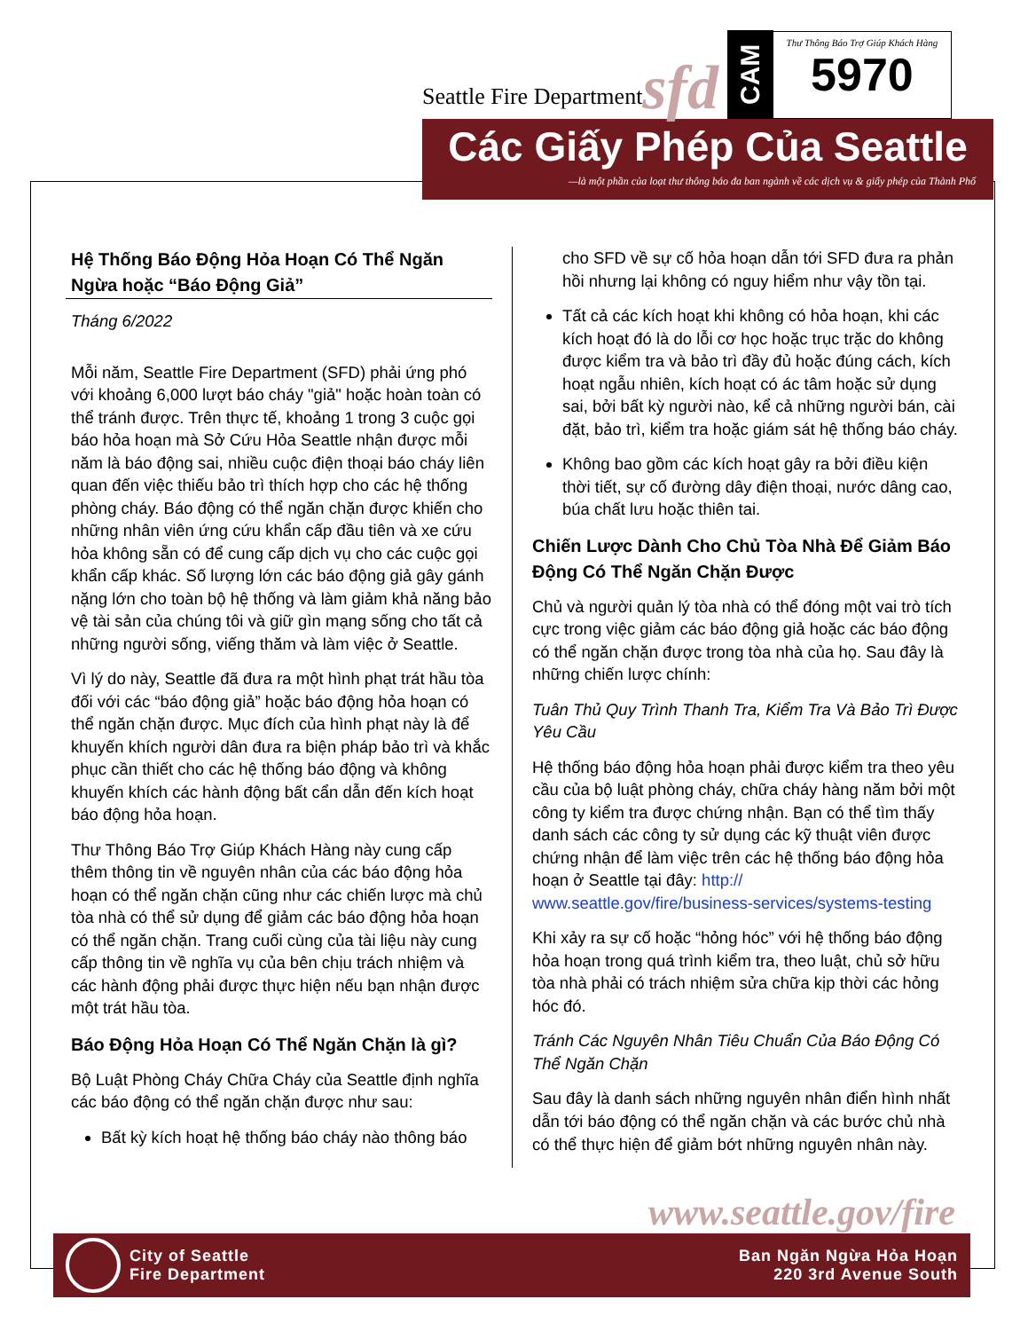Seattle Fire Department sfd
CAM
Thư Thông Báo Trợ Giúp Khách Hàng
5970
Các Giấy Phép Của Seattle
—là một phần của loạt thư thông báo đa ban ngành về các dịch vụ & giấy phép của Thành Phố
Hệ Thống Báo Động Hỏa Hoạn Có Thể Ngăn Ngừa hoặc “Báo Động Giả”
Tháng 6/2022
Mỗi năm, Seattle Fire Department (SFD) phải ứng phó với khoảng 6,000 lượt báo cháy "giả" hoặc hoàn toàn có thể tránh được. Trên thực tế, khoảng 1 trong 3 cuộc gọi báo hỏa hoạn mà Sở Cứu Hỏa Seattle nhận được mỗi năm là báo động sai, nhiều cuộc điện thoại báo cháy liên quan đến việc thiếu bảo trì thích hợp cho các hệ thống phòng cháy. Báo động có thể ngăn chặn được khiến cho những nhân viên ứng cứu khẩn cấp đầu tiên và xe cứu hỏa không sẵn có để cung cấp dịch vụ cho các cuộc gọi khẩn cấp khác. Số lượng lớn các báo động giả gây gánh nặng lớn cho toàn bộ hệ thống và làm giảm khả năng bảo vệ tài sản của chúng tôi và giữ gìn mạng sống cho tất cả những người sống, viếng thăm và làm việc ở Seattle.
Vì lý do này, Seattle đã đưa ra một hình phạt trát hầu tòa đối với các “báo động giả” hoặc báo động hỏa hoạn có thể ngăn chặn được. Mục đích của hình phạt này là để khuyến khích người dân đưa ra biện pháp bảo trì và khắc phục cần thiết cho các hệ thống báo động và không khuyến khích các hành động bất cẩn dẫn đến kích hoạt báo động hỏa hoạn.
Thư Thông Báo Trợ Giúp Khách Hàng này cung cấp thêm thông tin về nguyên nhân của các báo động hỏa hoạn có thể ngăn chặn cũng như các chiến lược mà chủ tòa nhà có thể sử dụng để giảm các báo động hỏa hoạn có thể ngăn chặn. Trang cuối cùng của tài liệu này cung cấp thông tin về nghĩa vụ của bên chịu trách nhiệm và các hành động phải được thực hiện nếu bạn nhận được một trát hầu tòa.
Báo Động Hỏa Hoạn Có Thể Ngăn Chặn là gì?
Bộ Luật Phòng Cháy Chữa Cháy của Seattle định nghĩa các báo động có thể ngăn chặn được như sau:
Bất kỳ kích hoạt hệ thống báo cháy nào thông báo
cho SFD về sự cố hỏa hoạn dẫn tới SFD đưa ra phản hồi nhưng lại không có nguy hiểm như vậy tồn tại.
Tất cả các kích hoạt khi không có hỏa hoạn, khi các kích hoạt đó là do lỗi cơ học hoặc trục trặc do không được kiểm tra và bảo trì đầy đủ hoặc đúng cách, kích hoạt ngẫu nhiên, kích hoạt có ác tâm hoặc sử dụng sai, bởi bất kỳ người nào, kể cả những người bán, cài đặt, bảo trì, kiểm tra hoặc giám sát hệ thống báo cháy.
Không bao gồm các kích hoạt gây ra bởi điều kiện thời tiết, sự cố đường dây điện thoại, nước dâng cao, búa chất lưu hoặc thiên tai.
Chiến Lược Dành Cho Chủ Tòa Nhà Để Giảm Báo Động Có Thể Ngăn Chặn Được
Chủ và người quản lý tòa nhà có thể đóng một vai trò tích cực trong việc giảm các báo động giả hoặc các báo động có thể ngăn chặn được trong tòa nhà của họ. Sau đây là những chiến lược chính:
Tuân Thủ Quy Trình Thanh Tra, Kiểm Tra Và Bảo Trì Được Yêu Cầu
Hệ thống báo động hỏa hoạn phải được kiểm tra theo yêu cầu của bộ luật phòng cháy, chữa cháy hàng năm bởi một công ty kiểm tra được chứng nhận. Bạn có thể tìm thấy danh sách các công ty sử dụng các kỹ thuật viên được chứng nhận để làm việc trên các hệ thống báo động hỏa hoạn ở Seattle tại đây: http://
www.seattle.gov/fire/business-services/systems-testing
Khi xảy ra sự cố hoặc “hỏng hóc” với hệ thống báo động hỏa hoạn trong quá trình kiểm tra, theo luật, chủ sở hữu tòa nhà phải có trách nhiệm sửa chữa kịp thời các hỏng hóc đó.
Tránh Các Nguyên Nhân Tiêu Chuẩn Của Báo Động Có Thể Ngăn Chặn
Sau đây là danh sách những nguyên nhân điển hình nhất dẫn tới báo động có thể ngăn chặn và các bước chủ nhà có thể thực hiện để giảm bớt những nguyên nhân này.
www.seattle.gov/fire
City of Seattle
Fire Department
Ban Ngăn Ngừa Hỏa Hoạn
220 3rd Avenue South